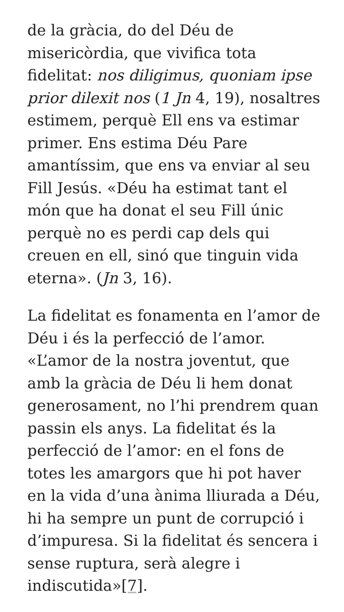de la gràcia, do del Déu de misericòrdia, que vivifica tota fidelitat: nos diligimus, quoniam ipse prior dilexit nos (1 Jn 4, 19), nosaltres estimem, perquè Ell ens va estimar primer. Ens estima Déu Pare amantíssim, que ens va enviar al seu Fill Jesús. «Déu ha estimat tant el món que ha donat el seu Fill únic perquè no es perdi cap dels qui creuen en ell, sinó que tinguin vida eterna». (Jn 3, 16).
La fidelitat es fonamenta en l’amor de Déu i és la perfecció de l’amor. «L’amor de la nostra joventut, que amb la gràcia de Déu li hem donat generosament, no l’hi prendrem quan passin els anys. La fidelitat és la perfecció de l’amor: en el fons de totes les amargors que hi pot haver en la vida d’una ànima lliurada a Déu, hi ha sempre un punt de corrupció i d’impuresa. Si la fidelitat és sencera i sense ruptura, serà alegre i indiscutida»[7].